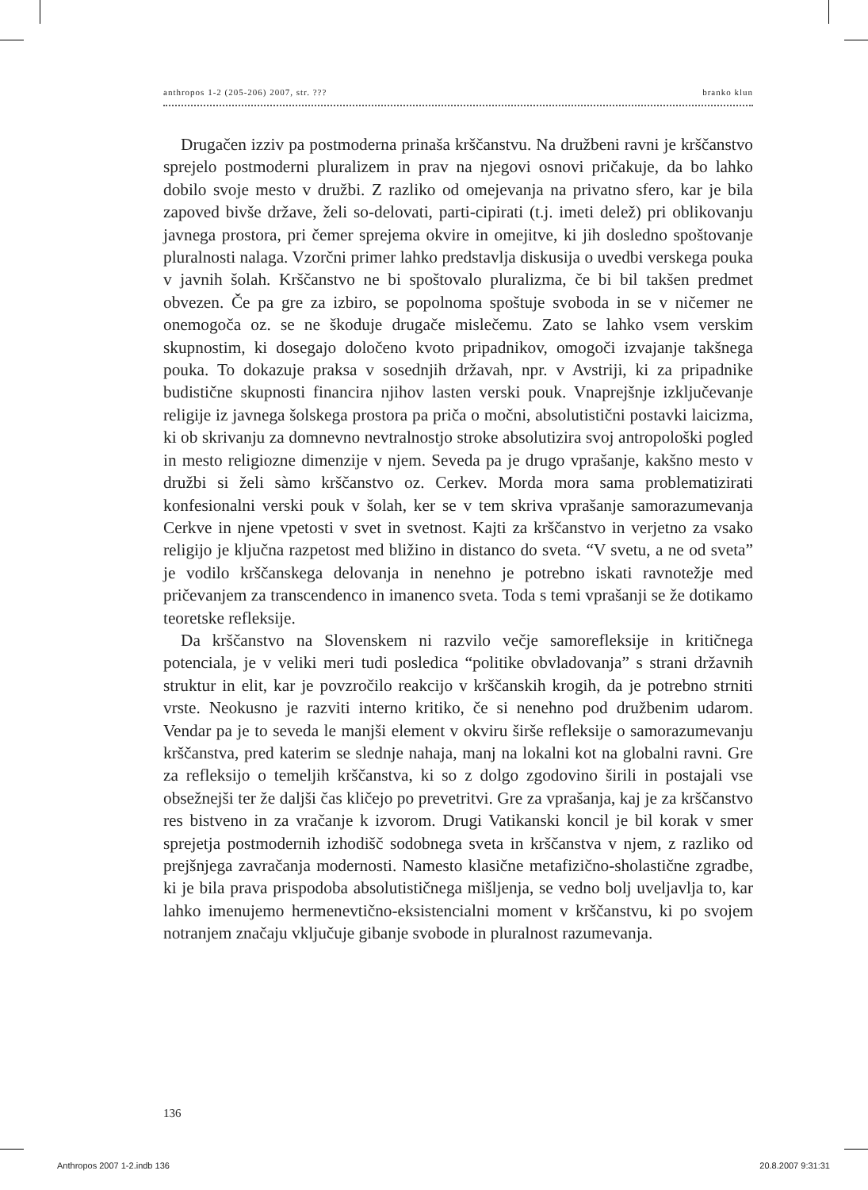anthropos 1-2 (205-206) 2007, str. ??? branko klun
Drugačen izziv pa postmoderna prinaša krščanstvu. Na družbeni ravni je krščanstvo sprejelo postmoderni pluralizem in prav na njegovi osnovi pričakuje, da bo lahko dobilo svoje mesto v družbi. Z razliko od omejevanja na privatno sfero, kar je bila zapoved bivše države, želi so-delovati, parti-cipirati (t.j. imeti delež) pri oblikovanju javnega prostora, pri čemer sprejema okvire in omejitve, ki jih dosledno spoštovanje pluralnosti nalaga. Vzorčni primer lahko predstavlja diskusija o uvedbi verskega pouka v javnih šolah. Krščanstvo ne bi spoštovalo pluralizma, če bi bil takšen predmet obvezen. Če pa gre za izbiro, se popolnoma spoštuje svoboda in se v ničemer ne onemogoča oz. se ne škoduje drugače mislečemu. Zato se lahko vsem verskim skupnostim, ki dosegajo določeno kvoto pripadnikov, omogoči izvajanje takšnega pouka. To dokazuje praksa v sosednjih državah, npr. v Avstriji, ki za pripadnike budistične skupnosti financira njihov lasten verski pouk. Vnaprejšnje izključevanje religije iz javnega šolskega prostora pa priča o močni, absolutistični postavki laicizma, ki ob skrivanju za domnevno nevtralnostjo stroke absolutizira svoj antropološki pogled in mesto religiozne dimenzije v njem. Seveda pa je drugo vprašanje, kakšno mesto v družbi si želi sàmo krščanstvo oz. Cerkev. Morda mora sama problematizirati konfesionalni verski pouk v šolah, ker se v tem skriva vprašanje samorazumevanja Cerkve in njene vpetosti v svet in svetnost. Kajti za krščanstvo in verjetno za vsako religijo je ključna razpetost med bližino in distanco do sveta. “V svetu, a ne od sveta” je vodilo krščanskega delovanja in nenehno je potrebno iskati ravnotežje med pričevanjem za transcendenco in imanenco sveta. Toda s temi vprašanji se že dotikamo teoretske refleksije.
Da krščanstvo na Slovenskem ni razvilo večje samorefleksije in kritičnega potenciala, je v veliki meri tudi posledica “politike obvladovanja” s strani državnih struktur in elit, kar je povzročilo reakcijo v krščanskih krogih, da je potrebno strniti vrste. Neokusno je razviti interno kritiko, če si nenehno pod družbenim udarom. Vendar pa je to seveda le manjši element v okviru širše refleksije o samorazumevanju krščanstva, pred katerim se slednje nahaja, manj na lokalni kot na globalni ravni. Gre za refleksijo o temeljih krščanstva, ki so z dolgo zgodovino širili in postajali vse obsežnejši ter že daljši čas kličejo po prevetritvi. Gre za vprašanja, kaj je za krščanstvo res bistveno in za vračanje k izvorom. Drugi Vatikanski koncil je bil korak v smer sprejetja postmodernih izhodišč sodobnega sveta in krščanstva v njem, z razliko od prejšnjega zavračanja modernosti. Namesto klasične metafizično-sholastične zgradbe, ki je bila prava prispodoba absolutističnega mišljenja, se vedno bolj uveljavlja to, kar lahko imenujemo hermenevtično-eksistencialni moment v krščanstvu, ki po svojem notranjem značaju vključuje gibanje svobode in pluralnost razumevanja.
136
Anthropos 2007 1-2.indb 136 20.8.2007 9:31:31